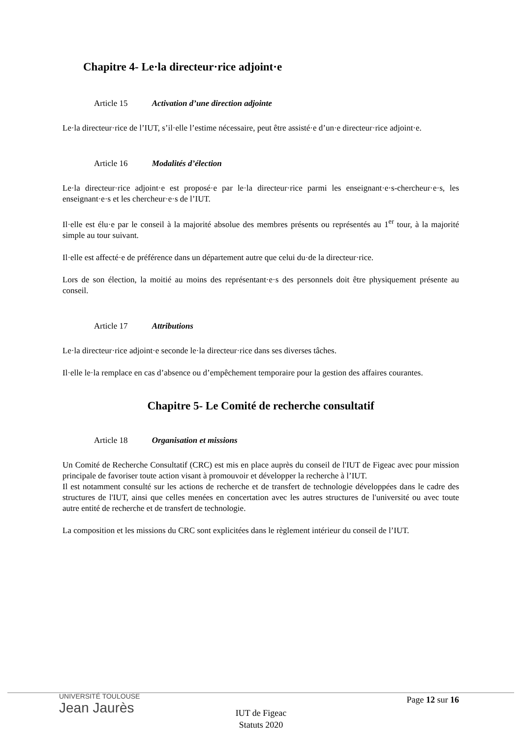Chapitre 4- Le·la directeur·rice adjoint·e
Article 15 Activation d’une direction adjointe
Le·la directeur·rice de l’IUT, s’il·elle l’estime nécessaire, peut être assisté·e d’un·e directeur·rice adjoint·e.
Article 16 Modalités d’élection
Le·la directeur·rice adjoint·e est proposé·e par le·la directeur·rice parmi les enseignant·e·s-chercheur·e·s, les enseignant·e·s et les chercheur·e·s de l’IUT.
Il·elle est élu·e par le conseil à la majorité absolue des membres présents ou représentés au 1<sup>er</sup> tour, à la majorité simple au tour suivant.
Il·elle est affecté·e de préférence dans un département autre que celui du·de la directeur·rice.
Lors de son élection, la moitié au moins des représentant·e·s des personnels doit être physiquement présente au conseil.
Article 17 Attributions
Le·la directeur·rice adjoint·e seconde le·la directeur·rice dans ses diverses tâches.
Il·elle le·la remplace en cas d’absence ou d’empêchement temporaire pour la gestion des affaires courantes.
Chapitre 5- Le Comité de recherche consultatif
Article 18 Organisation et missions
Un Comité de Recherche Consultatif (CRC) est mis en place auprès du conseil de l'IUT de Figeac avec pour mission principale de favoriser toute action visant à promouvoir et développer la recherche à l’IUT.
Il est notamment consulté sur les actions de recherche et de transfert de technologie développées dans le cadre des structures de l'IUT, ainsi que celles menées en concertation avec les autres structures de l'université ou avec toute autre entité de recherche et de transfert de technologie.
La composition et les missions du CRC sont explicitées dans le règlement intérieur du conseil de l’IUT.
UNIVERSITÉ TOULOUSE
Jean Jaurès
Page 12 sur 16
IUT de Figeac
Statuts 2020